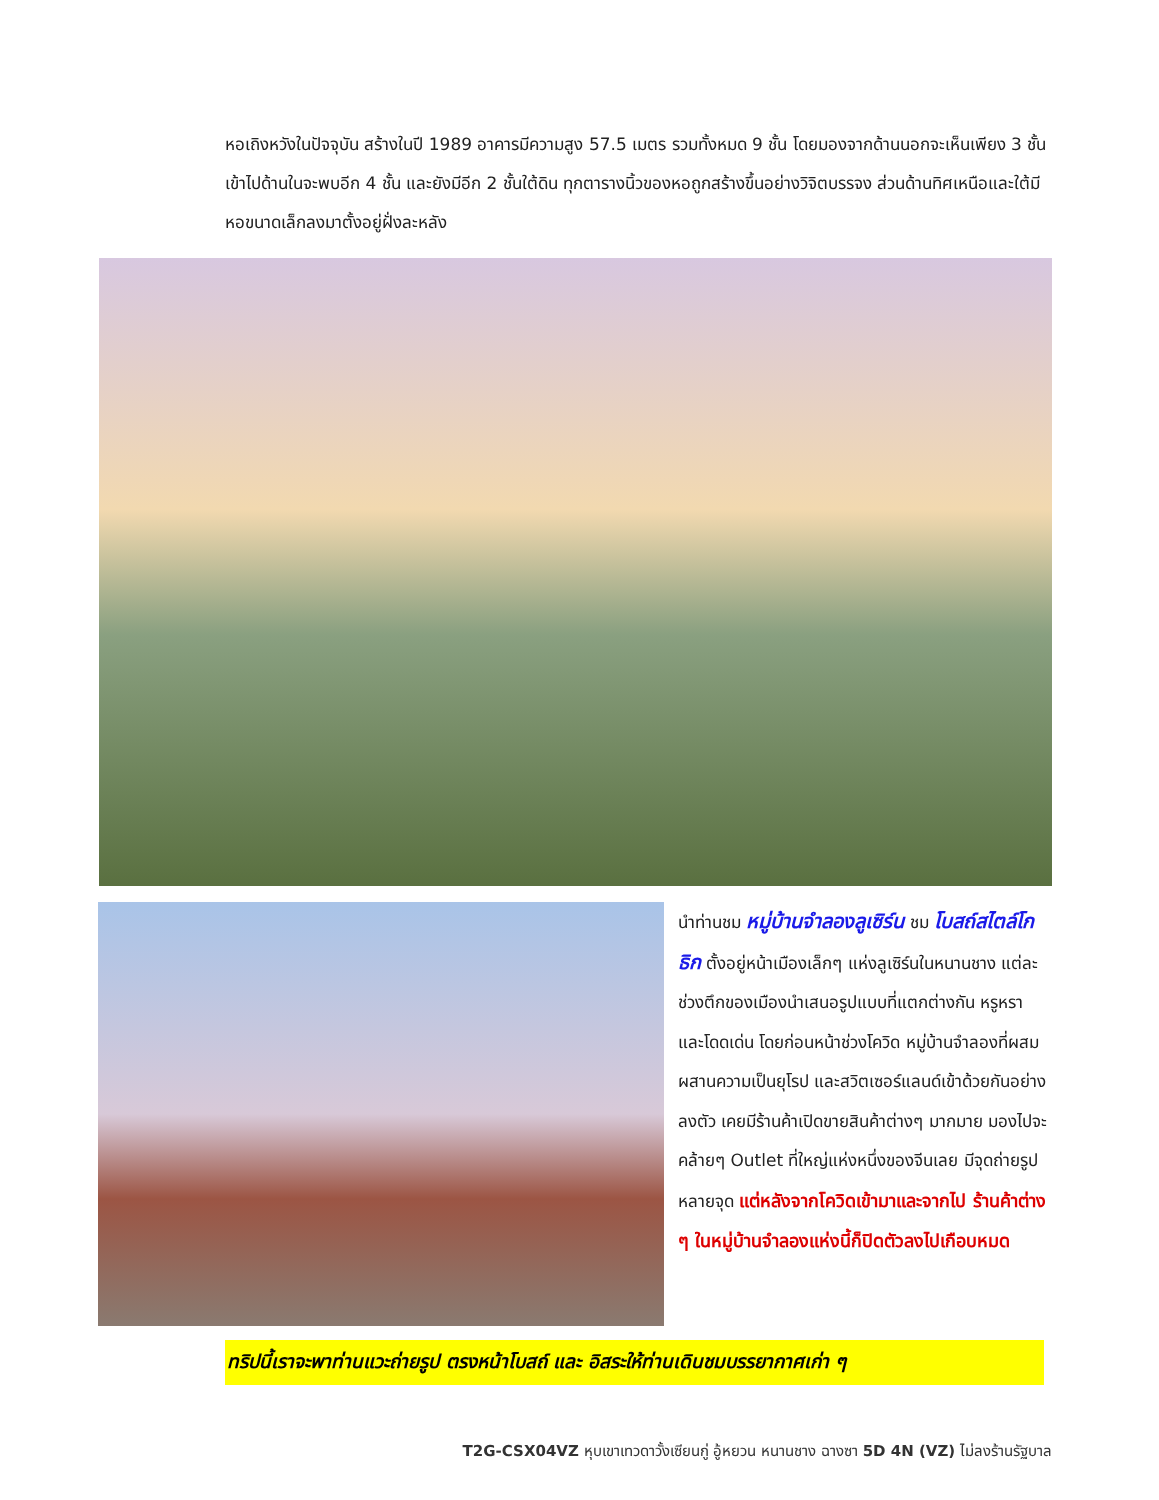หอเถิงหวังในปัจจุบัน สร้างในปี 1989 อาคารมีความสูง 57.5 เมตร รวมทั้งหมด 9 ชั้น โดยมองจากด้านนอกจะเห็นเพียง 3 ชั้น เข้าไปด้านในจะพบอีก 4 ชั้น และยังมีอีก 2 ชั้นใต้ดิน ทุกตารางนิ้วของหอถูกสร้างขึ้นอย่างวิจิตบรรจง ส่วนด้านทิศเหนือและใต้มีหอขนาดเล็กลงมาตั้งอยู่ฝั่งละหลัง
นำท่านชม หมู่บ้านจำลองลูเซิร์น ชม โบสถ์สไตล์โกธิก ตั้งอยู่หน้าเมืองเล็กๆ แห่งลูเซิร์นในหนานชาง แต่ละช่วงตึกของเมืองนำเสนอรูปแบบที่แตกต่างกัน หรูหรา และโดดเด่น โดยก่อนหน้าช่วงโควิด หมู่บ้านจำลองที่ผสมผสานความเป็นยุโรป และสวิตเซอร์แลนด์เข้าด้วยกันอย่างลงตัว เคยมีร้านค้าเปิดขายสินค้าต่างๆ มากมาย มองไปจะคล้ายๆ Outlet ที่ใหญ่แห่งหนึ่งของจีนเลย มีจุดถ่ายรูปหลายจุด แต่หลังจากโควิดเข้ามาและจากไป ร้านค้าต่าง ๆ ในหมู่บ้านจำลองแห่งนี้ก็ปิดตัวลงไปเกือบหมด
ทริปนี้เราจะพาท่านแวะถ่ายรูป ตรงหน้าโบสถ์ และ อิสระให้ท่านเดินชมบรรยากาศเก่า ๆ
T2G-CSX04VZ หุบเขาเทวดาวั้งเซียนกู่ อู้หยวน หนานชาง ฉางซา 5D 4N (VZ) ไม่ลงร้านรัฐบาล